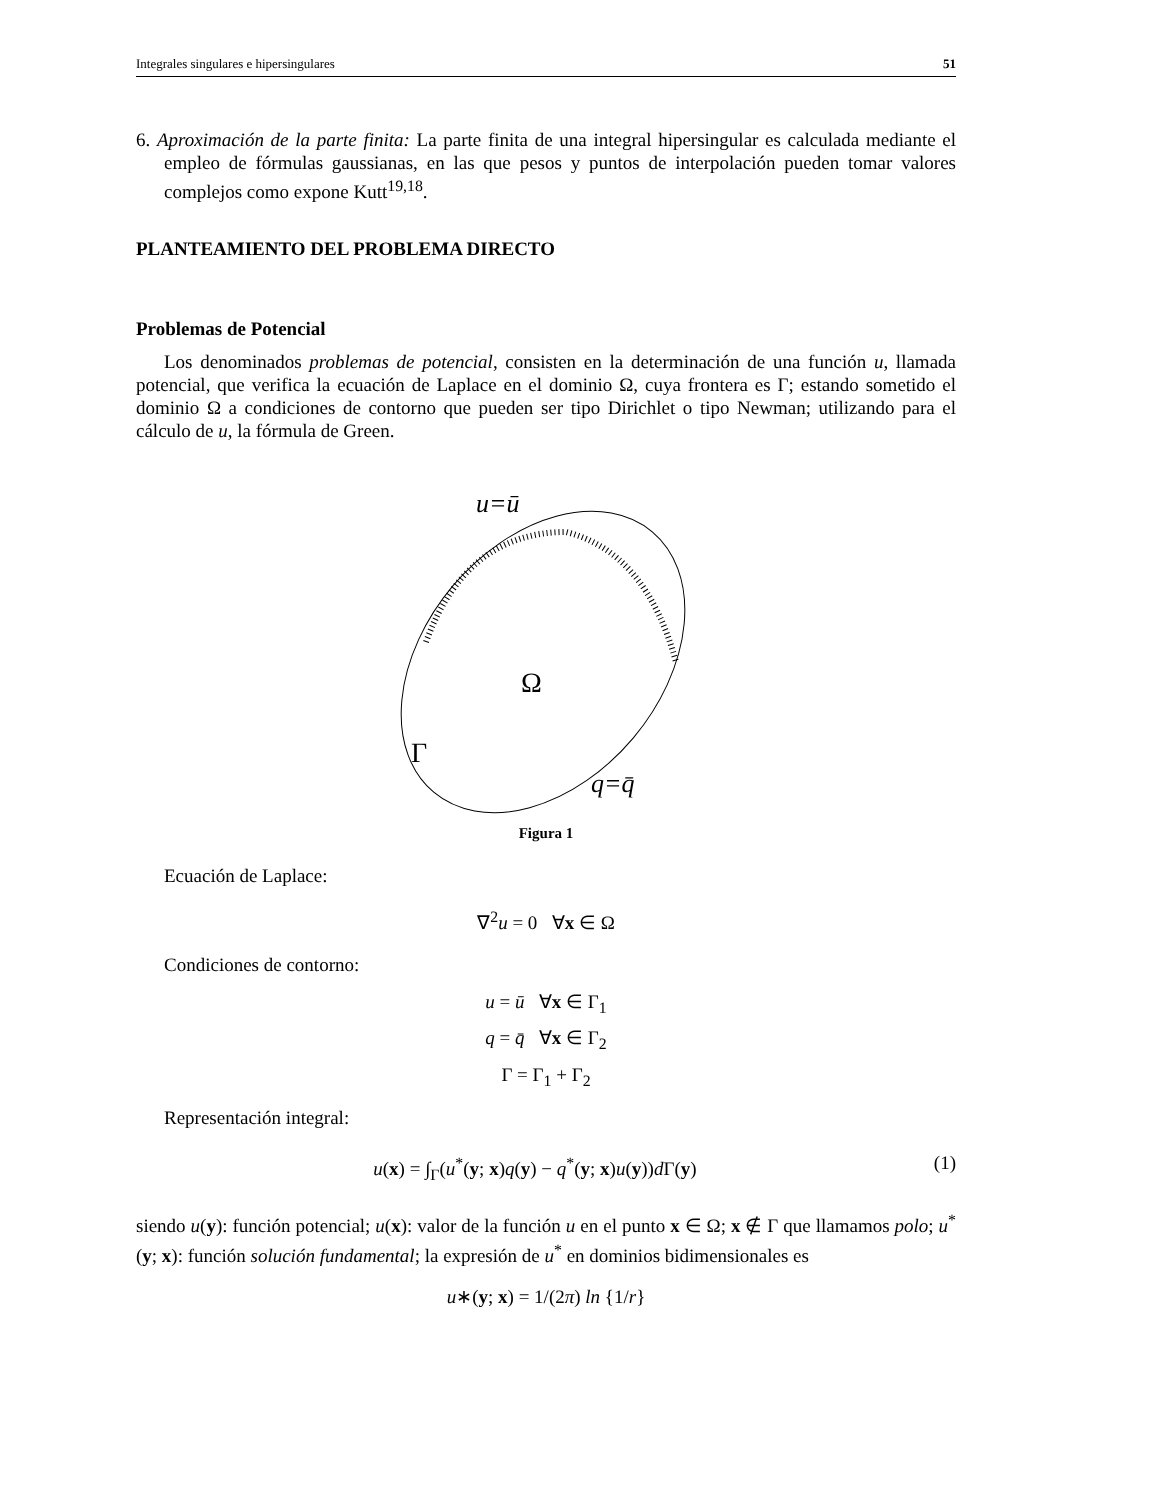Integrales singulares e hipersingulares 51
6. Aproximación de la parte finita: La parte finita de una integral hipersingular es calculada mediante el empleo de fórmulas gaussianas, en las que pesos y puntos de interpolación pueden tomar valores complejos como expone Kutt<sup>19,18</sup>.
PLANTEAMIENTO DEL PROBLEMA DIRECTO
Problemas de Potencial
Los denominados problemas de potencial, consisten en la determinación de una función u, llamada potencial, que verifica la ecuación de Laplace en el dominio Ω, cuya frontera es Γ; estando sometido el dominio Ω a condiciones de contorno que pueden ser tipo Dirichlet o tipo Newman; utilizando para el cálculo de u, la fórmula de Green.
u=ū
Ω
Γ
q=q̄
Figura 1
Ecuación de Laplace:
∇<sup>2</sup>u = 0 ∀x ∈ Ω
Condiciones de contorno:
u = ū ∀x ∈ Γ<sub>1</sub>
q = q̄ ∀x ∈ Γ<sub>2</sub>
Γ = Γ<sub>1</sub> + Γ<sub>2</sub>
Representación integral:
u(x) = ∫<sub>Γ</sub>(u<sup>*</sup>(y; x)q(y) − q<sup>*</sup>(y; x)u(y))d Γ(y) (1)
siendo u(y): función potencial; u(x): valor de la función u en el punto x ∈ Ω; x ∉ Γ que llamamos polo; u<sup>*</sup>(y; x): función solución fundamental; la expresión de u<sup>*</sup> en dominios bidimensionales es
u∗(y; x) = 1/(2π) ln {1/r}